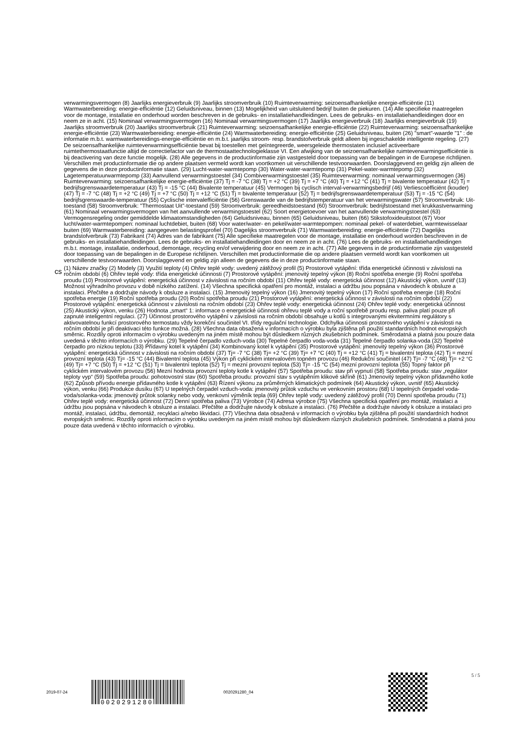verwarmingsvermogen (8) Jaarlijks energieverbruik (9) Jaarlijks stroomverbruik (10) Ruimteverwarming: seizoensafhankelijke energie-efficiëntie (11) Warmwaterbereiding: energie-efficiëntie (12) Geluidsniveau, binnen (13) Mogelijkheid van uitsluitend bedrijf buiten de piekuren. (14) Alle specifieke maatregelen voor de montage, installatie en onderhoud worden beschreven in de gebruiks- en installatiehandleidingen. Lees de gebruiks- en installatiehandleidingen door en neem ze in acht. (15) Nominaal verwarmingsvermogen (16) Nominaal verwarmingsvermogen (17) Jaarlijks energieverbruik (18) Jaarlijks energieverbruik (19) Jaarlijks stroomverbruik (20) Jaarlijks stroomverbruik (21) Ruimteverwarming: seizoensafhankelijke energie-efficiëntie (22) Ruimteverwarming: seizoensafhankelijke energie-efficiëntie (23) Warmwaterbereiding: energie-efficiëntie (24) Warmwaterbereiding: energie-efficiëntie (25) Geluidsniveau, buiten (26) "smart"-waarde "1" : de informatie m.b.t. warmwaterbereidings-energie-efficiëntie en m.b.t. jaarlijks stroom- resp. brandstofverbruik geldt alleen bij ingeschakelde intelligente regeling. (27) De seizoensafhankelijke ruimteverwarmingsefficiëntie bevat bij toestellen met geïntegreerde, weersgeleide thermostaten inclusief activeerbare ruimtethermostaatfunctie altijd de correctiefactor van de thermostaattechnologieklasse VI. Een afwijking van de seizoensafhankelijke ruimteverwarmingsefficiëntie is bij deactivering van deze functie mogelijk. (28) Alle gegevens in de productinformatie zijn vastgesteld door toepassing van de bepalingen in de Europese richtlijnen. Verschillen met productinformatie die op andere plaatsen vermeld wordt kan voortkomen uit verschillende testvoorwaarden. Doorslaggevend en geldig zijn alleen de gegevens die in deze productinformatie staan. (29) Lucht-water-warmtepomp (30) Water-water-warmtepomp (31) Pekel-water-warmtepomp (32) Lagetemperatuurwarmtepomp (33) Aanvullend verwarmingstoestel (34) Combiverwarmingstoestel (35) Ruimteverwarming: nominaal verwarmingsvermogen (36) Ruimteverwarming: seizoensafhankelijke energie-efficiëntie (37) Tj = -7 °C (38) Tj = +2 °C (39) Tj = +7 °C (40) Tj = +12 °C (41) Tj = bivalente temperatuur (42) Tj = bedrijfsgrenswaardetemperatuur (43) Tj = -15 °C (44) Bivalente temperatuur (45) Vermogen bij cyclisch interval-verwarmingsbedrijf (46) Verliescoëfficiënt (kouder) (47) Tj = -7 °C (48) Tj = +2 °C (49) Tj = +7 °C (50) Tj = +12 °C (51) Tj = bivalente temperatuur (52) Tj = bedrijfsgrenswaardetemperatuur (53) Tj = -15 °C (54) bedrijfsgrenswaarde-temperatuur (55) Cyclische intervalefficiëntie (56) Grenswaarde van de bedrijfstemperatuur van het verwarmingswater (57) Stroomverbruik: Uit-toestand (58) Stroomverbruik: "Thermostaat Uit"-toestand (59) Stroomverbruik: gereedheidstoestand (60) Stroomverbruik: bedrijfstoestand met krukkastverwarming (61) Nominaal verwarmingsvermogen van het aanvullende verwarmingstoestel (62) Soort energietoevoer van het aanvullende verwarmingstoestel (63) Vermogensregeling onder gemiddelde klimaatomstandigheden (64) Geluidsniveau, binnen (65) Geluidsniveau, buiten (66) Stikstofoxideuitstoot (67) Voor lucht/water-warmtepompen: nominaal luchtdebiet, buiten (68) Voor water/water- en pekel/water-warmtepompen: nominaal pekel- of waterdebiet, warmtewisselaar buiten (69) Warmwaterbereiding: aangegeven belastingsprofiel (70) Dagelijks stroomverbruik (71) Warmwaterbereiding: energie-efficiëntie (72) Dagelijks brandstofverbruik (73) Fabrikant (74) Adres van de fabrikant (75) Alle specifieke maatregelen voor de montage, installatie en onderhoud worden beschreven in de gebruiks- en installatiehandleidingen. Lees de gebruiks- en installatiehandleidingen door en neem ze in acht. (76) Lees de gebruiks- en installatiehandleidingen m.b.t. montage, installatie, onderhoud, demontage, recycling en/of verwijdering door en neem ze in acht. (77) Alle gegevens in de productinformatie zijn vastgesteld door toepassing van de bepalingen in de Europese richtlijnen. Verschillen met productinformatie die op andere plaatsen vermeld wordt kan voortkomen uit verschillende testvoorwaarden. Doorslaggevend en geldig zijn alleen de gegevens die in deze productinformatie staan.
cs
(1) Název značky (2) Modely (3) Využití teploty (4) Ohřev teplé vody: uvedený zátěžový profil (5) Prostorové vytápění: třída energetické účinnosti v závislosti na ročním období (6) Ohřev teplé vody: třída energetické účinnosti (7) Prostorové vytápění: jmenovitý tepelný výkon (8) Roční spotřeba energie (9) Roční spotřeba proudu (10) Prostorové vytápění: energetická účinnost v závislosti na ročním období (11) Ohřev teplé vody: energetická účinnost (12) Akustický výkon, uvnitř (13) Možnost výhradního provozu v době nízkého zatížení. (14) Všechna specifická opatření pro montáž, instalaci a údržbu jsou popsána v návodech k obsluze a instalaci. Přečtěte a dodržujte návody k obsluze a instalaci. (15) Jmenovitý tepelný výkon (16) Jmenovitý tepelný výkon (17) Roční spotřeba energie (18) Roční spotřeba energie (19) Roční spotřeba proudu (20) Roční spotřeba proudu (21) Prostorové vytápění: energetická účinnost v závislosti na ročním období (22) Prostorové vytápění: energetická účinnost v závislosti na ročním období (23) Ohřev teplé vody: energetická účinnost (24) Ohřev teplé vody: energetická účinnost (25) Akustický výkon, venku (26) Hodnota „smart“ 1: informace o energetické účinnosti ohřevu teplé vody a roční spotřebě proudu resp. paliva platí pouze při zapnuté inteligentní regulaci. (27) Účinnost prostorového vytápění v závislosti na ročním období obsahuje u kotlů s integrovanými ekvitermními regulátory s aktivovatelnou funkcí prostorového termostatu vždy korekční součinitel VI. třídy regulační technologie. Odchylka účinnosti prostorového vytápění v závislosti na ročním období je při deaktivaci této funkce možná. (28) Všechna data obsažená v informacích o výrobku byla zjištěna při použití standardních hodnot evropských směrnic. Rozdíly oproti informacím o výrobku uvedeným na jiném místě mohou být důsledkem různých zkušebních podmínek. Směrodatná a platná jsou pouze data uvedená v těchto informacích o výrobku. (29) Tepelné čerpadlo vzduch-voda (30) Tepelné čerpadlo voda-voda (31) Tepelné čerpadlo solanka-voda (32) Tepelné čerpadlo pro nízkou teplotu (33) Přídavný kotel k vytápění (34) Kombinovaný kotel k vytápění (35) Prostorové vytápění: jmenovitý tepelný výkon (36) Prostorové vytápění: energetická účinnost v závislosti na ročním období (37) Tj= -7 °C (38) Tj= +2 °C (39) Tj= +7 °C (40) Tj = +12 °C (41) Tj = bivalentní teplota (42) Tj = mezní provozní teplota (43) Tj= -15 °C (44) Bivalentní teplota (45) Výkon při cyklickém intervalovém topném provozu (46) Redukční součinitel (47) Tj= -7 °C (48) Tj= +2 °C (49) Tj= +7 °C (50) Tj = +12 °C (51) Tj = bivalentní teplota (52) Tj = mezní provozní teplota (53) Tj= -15 °C (54) mezní provozní teplota (55) Topný faktor při cyklickém intervalovém provozu (56) Mezní hodnota provozní teploty kotle k vytápění (57) Spotřeba proudu: stav při vypnutí (58) Spotřeba proudu: stav „regulátor teploty vyp“ (59) Spotřeba proudu: pohotovostní stav (60) Spotřeba proudu: provozní stav s vytápěním klikové skříně (61) Jmenovitý tepelný výkon přídavného kotle (62) Způsob přívodu energie přídavného kotle k vytápění (63) Řízení výkonu za průměrných klimatických podmínek (64) Akustický výkon, uvnitř (65) Akustický výkon, venku (66) Produkce dusíku (67) U tepelných čerpadel vzduch-voda: jmenovitý průtok vzduchu ve venkovním prostoru (68) U tepelných čerpadel voda-voda/solanka-voda: jmenovitý průtok solanky nebo vody, venkovní výměník tepla (69) Ohřev teplé vody: uvedený zátěžový profil (70) Denní spotřeba proudu (71) Ohřev teplé vody: energetická účinnost (72) Denní spotřeba paliva (73) Výrobce (74) Adresa výrobce (75) Všechna specifická opatření pro montáž, instalaci a údržbu jsou popsána v návodech k obsluze a instalaci. Přečtěte a dodržujte návody k obsluze a instalaci. (76) Přečtěte a dodržujte návody k obsluze a instalaci pro montáž, instalaci, údržbu, demontáž, recyklaci a/nebo likvidaci. (77) Všechna data obsažená v informacích o výrobku byla zjištěna při použití standardních hodnot evropských směrnic. Rozdíly oproti informacím o výrobku uvedeným na jiném místě mohou být důsledkem různých zkušebních podmínek. Směrodatná a platná jsou pouze data uvedená v těchto informacích o výrobku.
2019-07-24
0020291280
0020291280_04
5 / 5